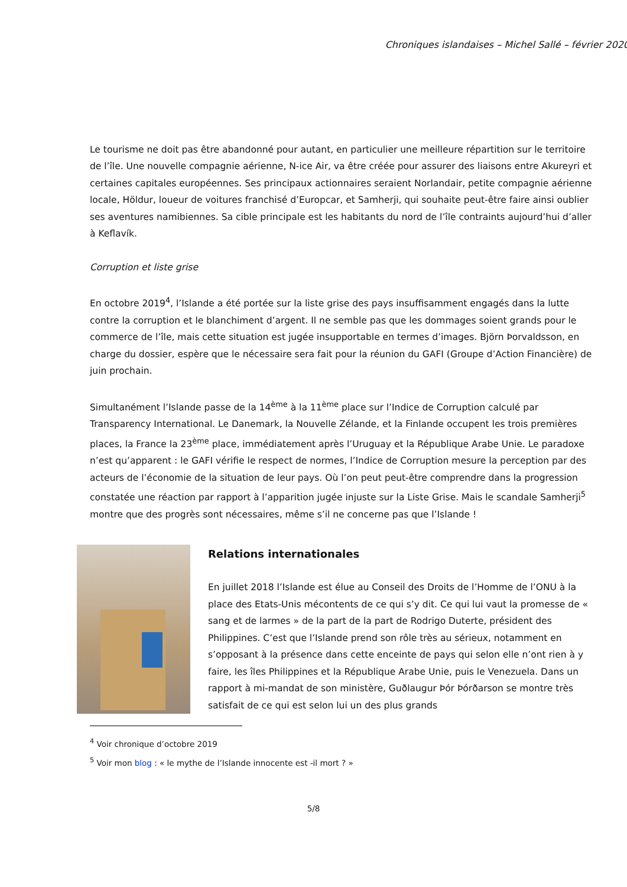Chroniques islandaises – Michel Sallé – février 2020
Le tourisme ne doit pas être abandonné pour autant, en particulier une meilleure répartition sur le territoire de l’île. Une nouvelle compagnie aérienne, N-ice Air, va être créée pour assurer des liaisons entre Akureyri et certaines capitales européennes. Ses principaux actionnaires seraient Norlandair, petite compagnie aérienne locale, Höldur, loueur de voitures franchisé d’Europcar, et Samherji, qui souhaite peut-être faire ainsi oublier ses aventures namibiennes. Sa cible principale est les habitants du nord de l’île contraints aujourd’hui d’aller à Keflavík.
Corruption et liste grise
En octobre 2019<sup>4</sup>, l’Islande a été portée sur la liste grise des pays insuffisamment engagés dans la lutte contre la corruption et le blanchiment d’argent. Il ne semble pas que les dommages soient grands pour le commerce de l’île, mais cette situation est jugée insupportable en termes d’images. Björn Þorvaldsson, en charge du dossier, espère que le nécessaire sera fait pour la réunion du GAFI (Groupe d’Action Financière) de juin prochain.
Simultanément l’Islande passe de la 14<sup>ème</sup> à la 11<sup>ème</sup> place sur l’Indice de Corruption calculé par Transparency International. Le Danemark, la Nouvelle Zélande, et la Finlande occupent les trois premières places, la France la 23<sup>ème</sup> place, immédiatement après l’Uruguay et la République Arabe Unie. Le paradoxe n’est qu’apparent : le GAFI vérifie le respect de normes, l’Indice de Corruption mesure la perception par des acteurs de l’économie de la situation de leur pays. Où l’on peut peut-être comprendre dans la progression constatée une réaction par rapport à l’apparition jugée injuste sur la Liste Grise. Mais le scandale Samherji<sup>5</sup> montre que des progrès sont nécessaires, même s’il ne concerne pas que l’Islande !
Relations internationales
En juillet 2018 l’Islande est élue au Conseil des Droits de l’Homme de l’ONU à la place des Etats-Unis mécontents de ce qui s’y dit. Ce qui lui vaut la promesse de « sang et de larmes » de la part de la part de Rodrigo Duterte, président des Philippines. C’est que l’Islande prend son rôle très au sérieux, notamment en s’opposant à la présence dans cette enceinte de pays qui selon elle n’ont rien à y faire, les îles Philippines et la République Arabe Unie, puis le Venezuela. Dans un rapport à mi-mandat de son ministère, Guðlaugur Þór Þórðarson se montre très satisfait de ce qui est selon lui un des plus grands
<sup>4</sup> Voir chronique d’octobre 2019
<sup>5</sup> Voir mon blog : « le mythe de l’Islande innocente est -il mort ? »
5/8